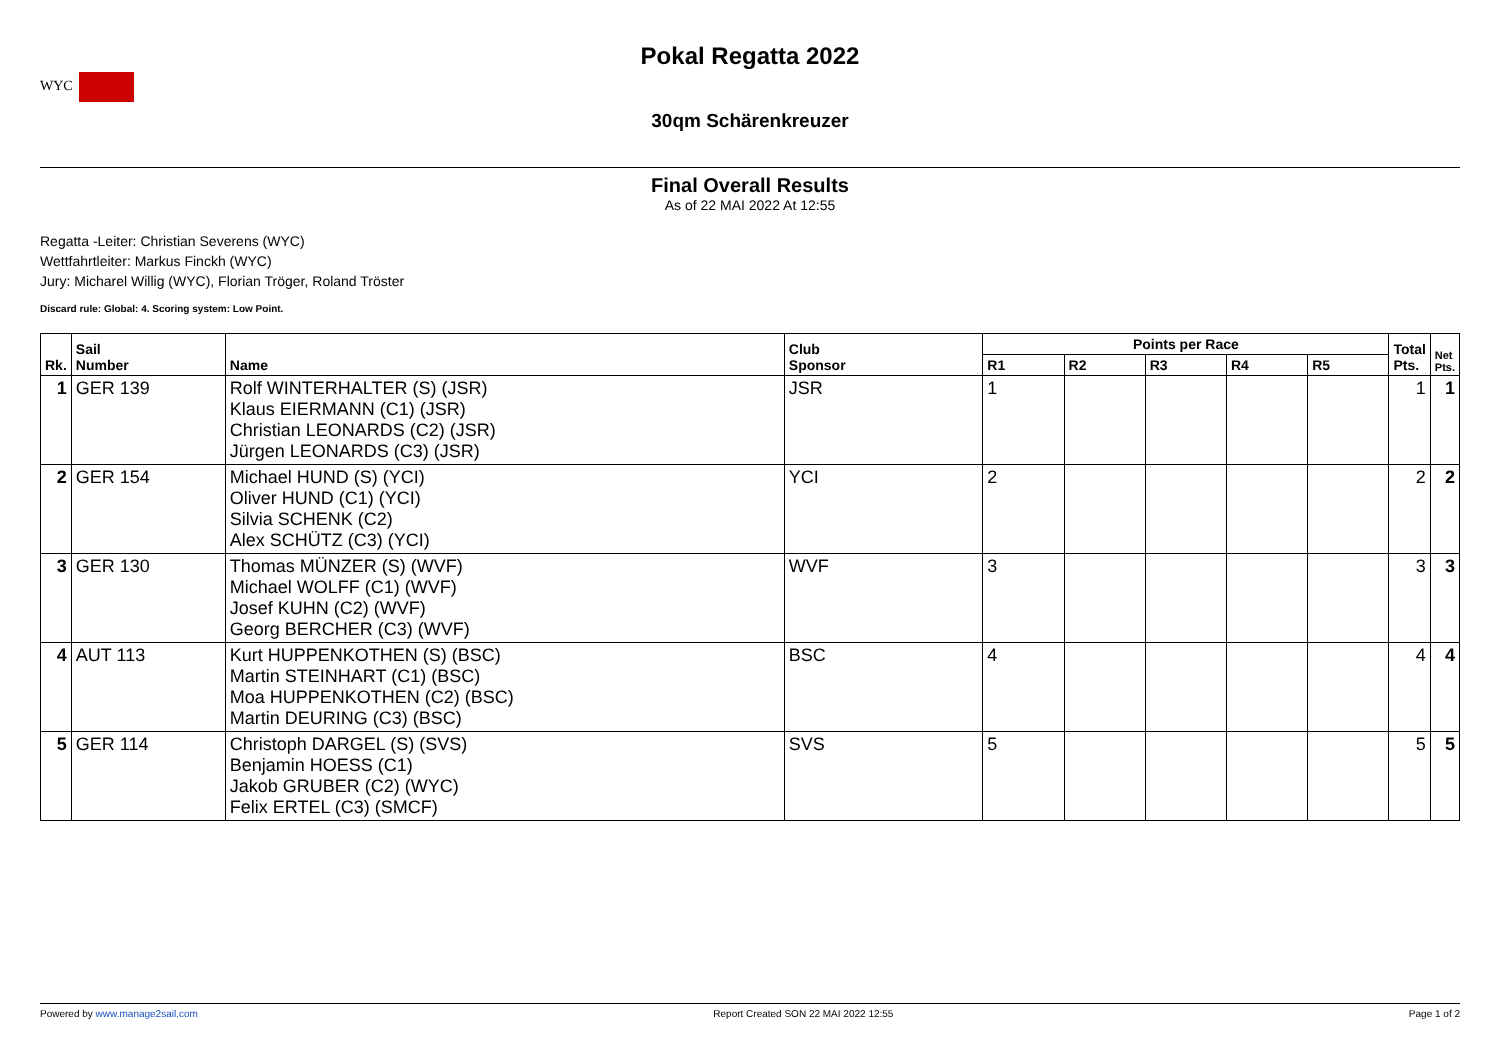WYC
Pokal Regatta 2022
30qm Schärenkreuzer
Final Overall Results
As of 22 MAI 2022 At 12:55
Regatta -Leiter: Christian Severens (WYC)
Wettfahrtleiter: Markus Finckh (WYC)
Jury: Micharel Willig (WYC), Florian Tröger, Roland Tröster
Discard rule: Global: 4. Scoring system: Low Point.
| Rk. | Sail Number | Name | Club Sponsor | Points per Race | | | | | Total Pts. | Net Pts. |
| --- | --- | --- | --- | --- | --- | --- | --- | --- | --- | --- |
| | | | | R1 | R2 | R3 | R4 | R5 | | |
| 1 | GER 139 | Rolf WINTERHALTER (S) (JSR) Klaus EIERMANN (C1) (JSR) Christian LEONARDS (C2) (JSR) Jürgen LEONARDS (C3) (JSR) | JSR | 1 | | | | | 1 | 1 |
| 2 | GER 154 | Michael HUND (S) (YCI) Oliver HUND (C1) (YCI) Silvia SCHENK (C2) Alex SCHÜTZ (C3) (YCI) | YCI | 2 | | | | | 2 | 2 |
| 3 | GER 130 | Thomas MÜNZER (S) (WVF) Michael WOLFF (C1) (WVF) Josef KUHN (C2) (WVF) Georg BERCHER (C3) (WVF) | WVF | 3 | | | | | 3 | 3 |
| 4 | AUT 113 | Kurt HUPPENKOTHEN (S) (BSC) Martin STEINHART (C1) (BSC) Moa HUPPENKOTHEN (C2) (BSC) Martin DEURING (C3) (BSC) | BSC | 4 | | | | | 4 | 4 |
| 5 | GER 114 | Christoph DARGEL (S) (SVS) Benjamin HOESS (C1) Jakob GRUBER (C2) (WYC) Felix ERTEL (C3) (SMCF) | SVS | 5 | | | | | 5 | 5 |
Powered by www.manage2sail.com Report Created SON 22 MAI 2022 12:55 Page 1 of 2